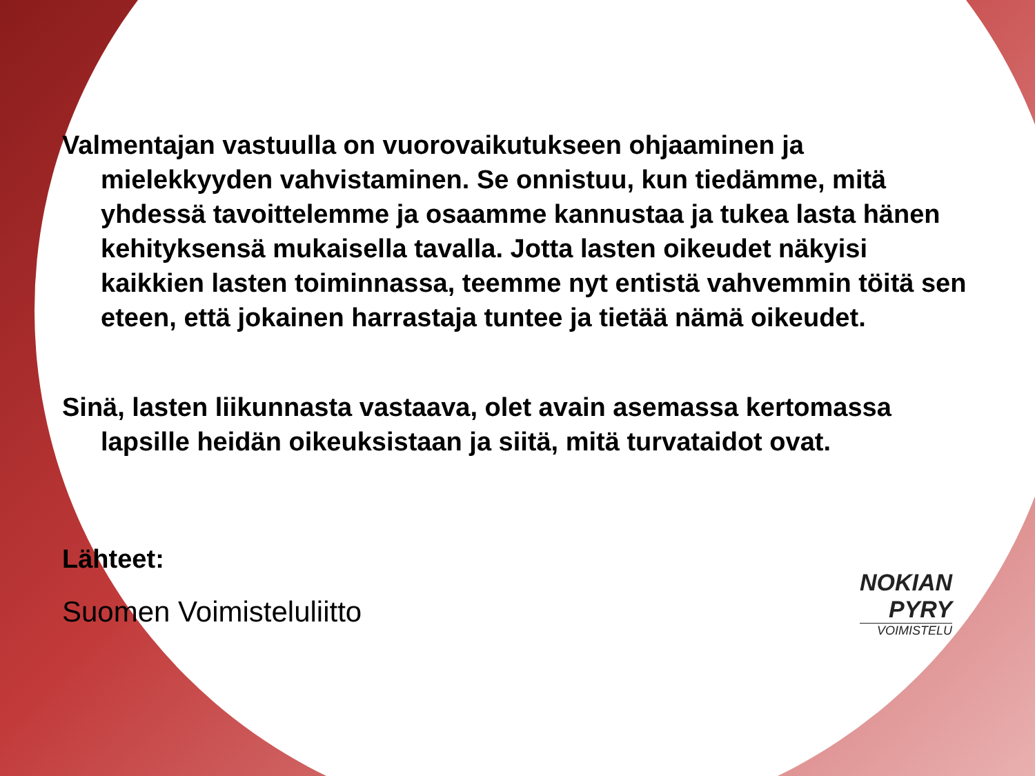Valmentajan vastuulla on vuorovaikutukseen ohjaaminen ja mielekkyyden vahvistaminen. Se onnistuu, kun tiedämme, mitä yhdessä tavoittelemme ja osaamme kannustaa ja tukea lasta hänen kehityksensä mukaisella tavalla. Jotta lasten oikeudet näkyisi kaikkien lasten toiminnassa, teemme nyt entistä vahvemmin töitä sen eteen, että jokainen harrastaja tuntee ja tietää nämä oikeudet.
Sinä, lasten liikunnasta vastaava, olet avain asemassa kertomassa lapsille heidän oikeuksistaan ja siitä, mitä turvataidot ovat.
Lähteet:
Suomen Voimisteluliitto
NOKIAN
PYRY
VOIMISTELU